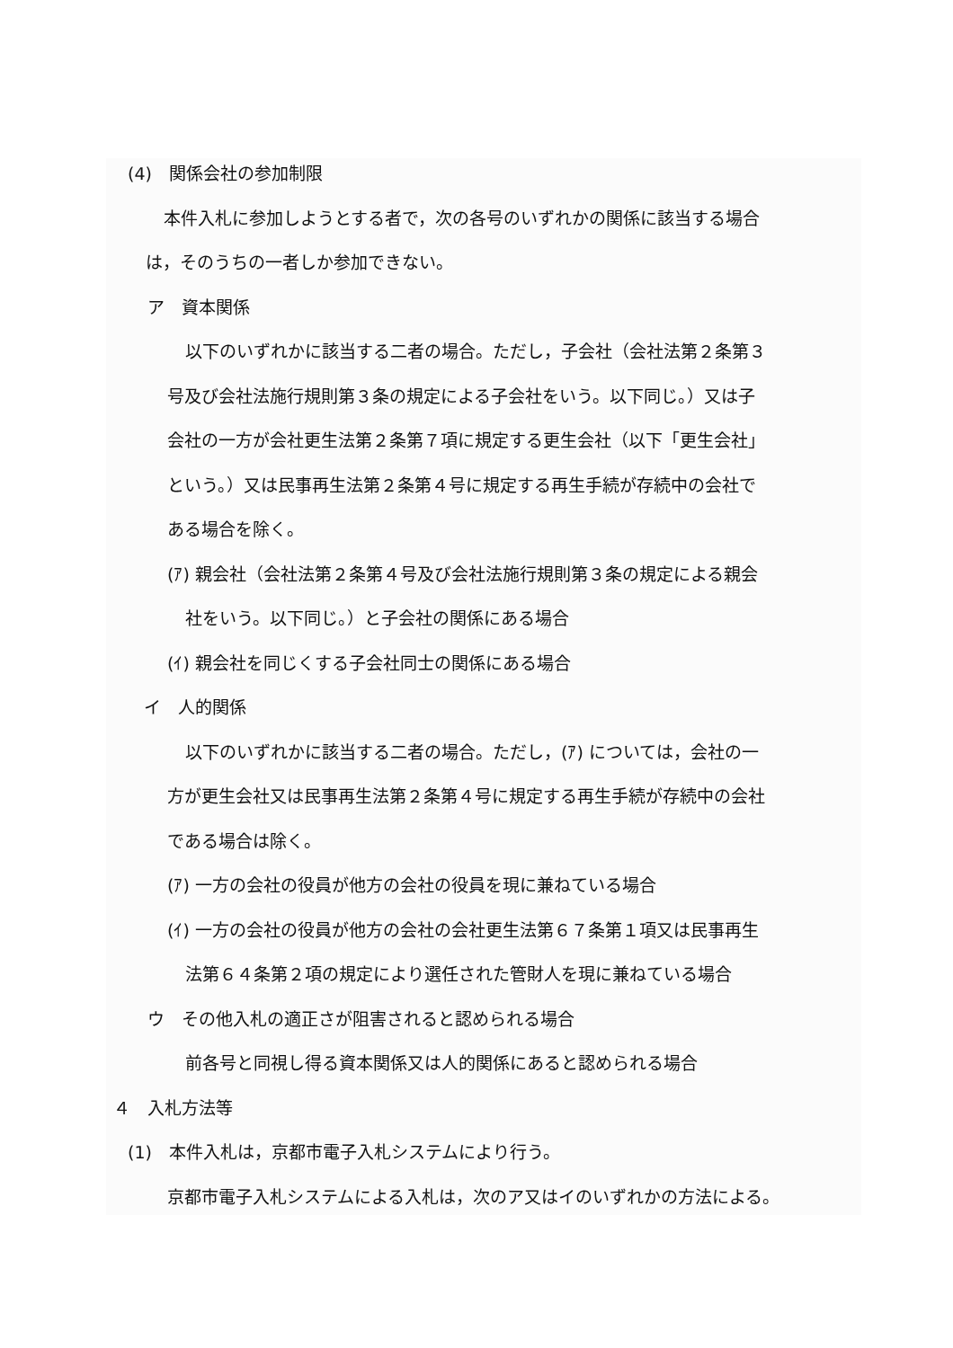(4)　関係会社の参加制限
本件入札に参加しようとする者で，次の各号のいずれかの関係に該当する場合
は，そのうちの一者しか参加できない。
ア　資本関係
以下のいずれかに該当する二者の場合。ただし，子会社（会社法第２条第３
号及び会社法施行規則第３条の規定による子会社をいう。以下同じ。）又は子
会社の一方が会社更生法第２条第７項に規定する更生会社（以下「更生会社」
という。）又は民事再生法第２条第４号に規定する再生手続が存続中の会社で
ある場合を除く。
(ｱ) 親会社（会社法第２条第４号及び会社法施行規則第３条の規定による親会
社をいう。以下同じ。）と子会社の関係にある場合
(ｲ) 親会社を同じくする子会社同士の関係にある場合
イ　人的関係
以下のいずれかに該当する二者の場合。ただし，(ｱ) については，会社の一
方が更生会社又は民事再生法第２条第４号に規定する再生手続が存続中の会社
である場合は除く。
(ｱ) 一方の会社の役員が他方の会社の役員を現に兼ねている場合
(ｲ) 一方の会社の役員が他方の会社の会社更生法第６７条第１項又は民事再生
法第６４条第２項の規定により選任された管財人を現に兼ねている場合
ウ　その他入札の適正さが阻害されると認められる場合
前各号と同視し得る資本関係又は人的関係にあると認められる場合
４　入札方法等
(1)　本件入札は，京都市電子入札システムにより行う。
京都市電子入札システムによる入札は，次のア又はイのいずれかの方法による。